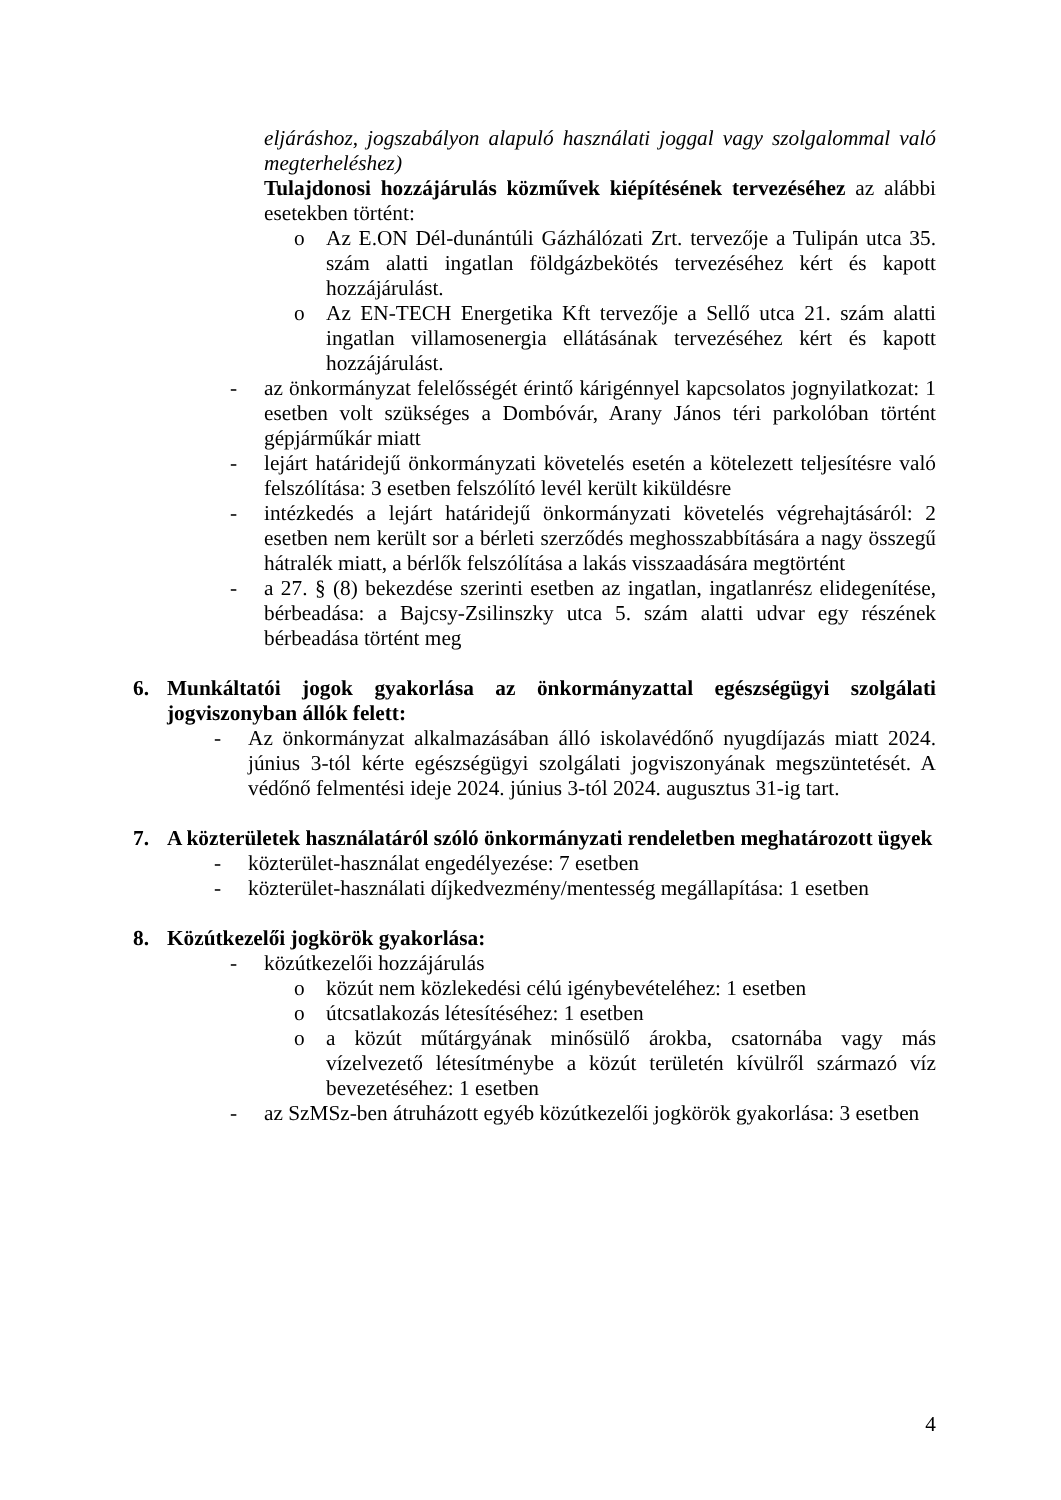eljáráshoz, jogszabályon alapuló használati joggal vagy szolgalommal való megterheléshez)
Tulajdonosi hozzájárulás közművek kiépítésének tervezéséhez az alábbi esetekben történt:
o Az E.ON Dél-dunántúli Gázhálózati Zrt. tervezője a Tulipán utca 35. szám alatti ingatlan földgázbekötés tervezéséhez kért és kapott hozzájárulást.
o Az EN-TECH Energetika Kft tervezője a Sellő utca 21. szám alatti ingatlan villamosenergia ellátásának tervezéséhez kért és kapott hozzájárulást.
- az önkormányzat felelősségét érintő kárigénnyel kapcsolatos jognyilatkozat: 1 esetben volt szükséges a Dombóvár, Arany János téri parkolóban történt gépjárműkár miatt
- lejárt határidejű önkormányzati követelés esetén a kötelezett teljesítésre való felszólítása: 3 esetben felszólító levél került kiküldésre
- intézkedés a lejárt határidejű önkormányzati követelés végrehajtásáról: 2 esetben nem került sor a bérleti szerződés meghosszabbítására a nagy összegű hátralék miatt, a bérlők felszólítása a lakás visszaadására megtörtént
- a 27. § (8) bekezdése szerinti esetben az ingatlan, ingatlanrész elidegenítése, bérbeadása: a Bajcsy-Zsilinszky utca 5. szám alatti udvar egy részének bérbeadása történt meg
6. Munkáltatói jogok gyakorlása az önkormányzattal egészségügyi szolgálati jogviszonyban állók felett:
- Az önkormányzat alkalmazásában álló iskolavédőnő nyugdíjazás miatt 2024. június 3-tól kérte egészségügyi szolgálati jogviszonyának megszüntetését. A védőnő felmentési ideje 2024. június 3-tól 2024. augusztus 31-ig tart.
7. A közterületek használatáról szóló önkormányzati rendeletben meghatározott ügyek
- közterület-használat engedélyezése: 7 esetben
- közterület-használati díjkedvezmény/mentesség megállapítása: 1 esetben
8. Közútkezelői jogkörök gyakorlása:
- közútkezelői hozzájárulás
o közút nem közlekedési célú igénybevételéhez: 1 esetben
o útcsatlakozás létesítéséhez: 1 esetben
o a közút műtárgyának minősülő árokba, csatornába vagy más vízelvezető létesítménybe a közút területén kívülről származó víz bevezetéséhez: 1 esetben
- az SzMSz-ben átruházott egyéb közútkezelői jogkörök gyakorlása: 3 esetben
4